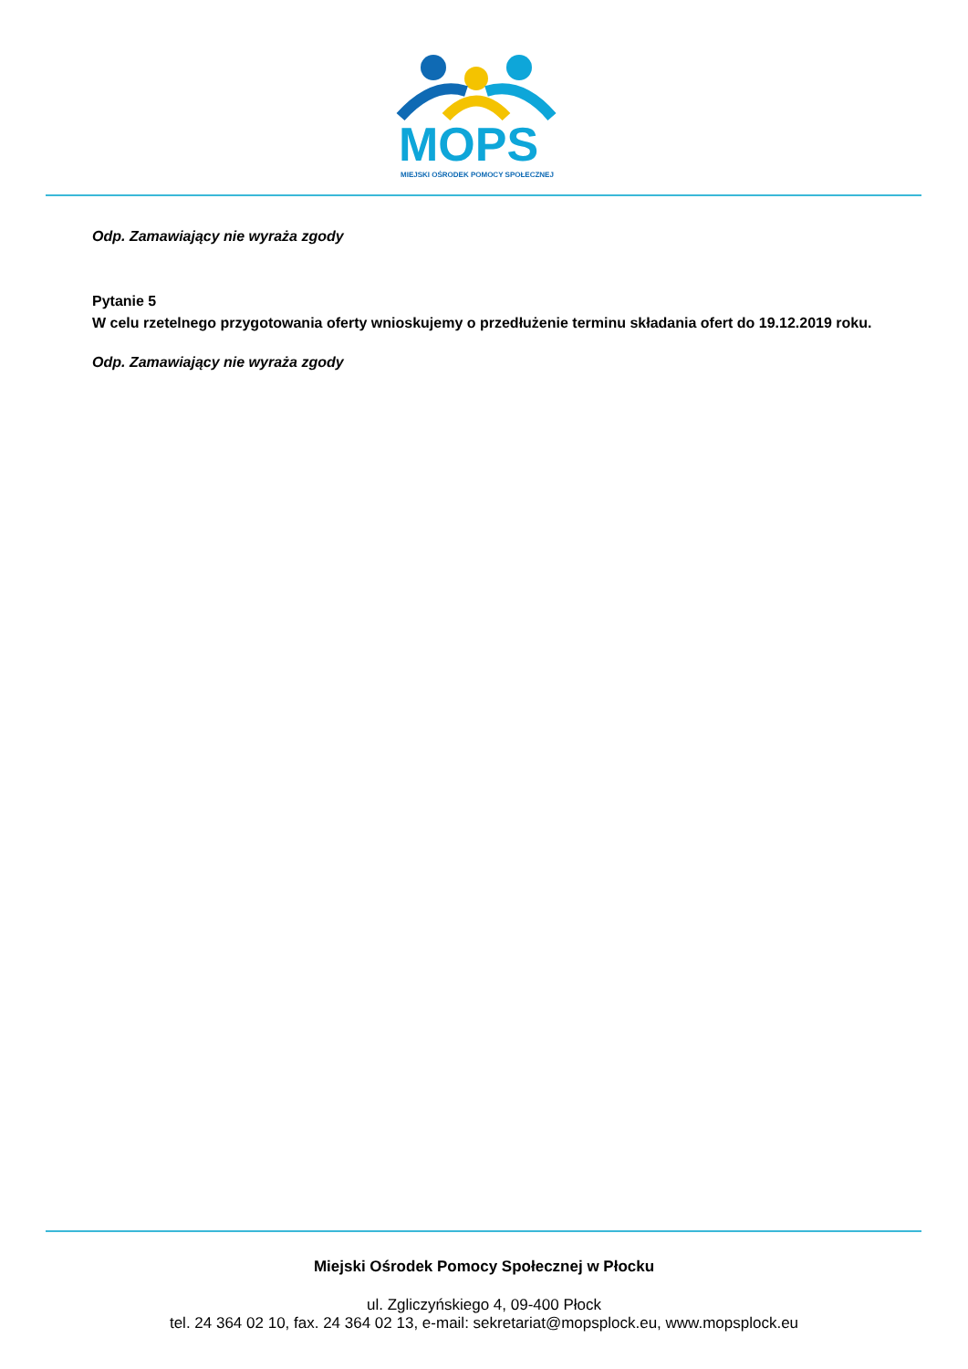MOPS
MIEJSKI OŚRODEK POMOCY SPOŁECZNEJ
Odp. Zamawiający nie wyraża zgody
Pytanie 5
W celu rzetelnego przygotowania oferty wnioskujemy o przedłużenie terminu składania ofert do 19.12.2019 roku.
Odp. Zamawiający nie wyraża zgody
Miejski Ośrodek Pomocy Społecznej w Płocku
ul. Zgliczyńskiego 4, 09-400 Płock
tel. 24 364 02 10, fax. 24 364 02 13, e-mail: sekretariat@mopsplock.eu, www.mopsplock.eu